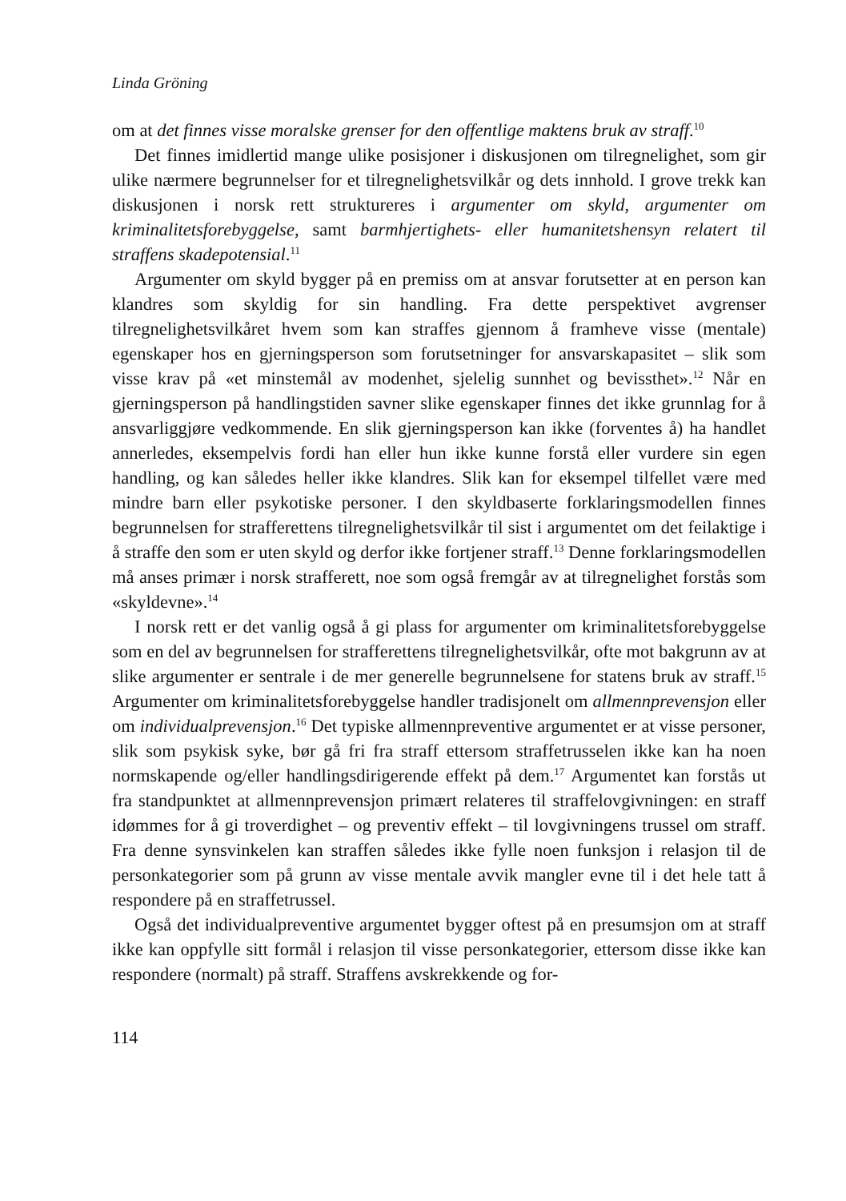Linda Gröning
om at det finnes visse moralske grenser for den offentlige maktens bruk av straff.<sup>10</sup>
Det finnes imidlertid mange ulike posisjoner i diskusjonen om tilregnelighet, som gir ulike nærmere begrunnelser for et tilregnelighetsvilkår og dets innhold. I grove trekk kan diskusjonen i norsk rett struktureres i argumenter om skyld, argumenter om kriminalitetsforebyggelse, samt barmhjertighets- eller humanitetshensyn relatert til straffens skadepotensial.<sup>11</sup>
Argumenter om skyld bygger på en premiss om at ansvar forutsetter at en person kan klandres som skyldig for sin handling. Fra dette perspektivet avgrenser tilregnelighetsvilkåret hvem som kan straffes gjennom å framheve visse (mentale) egenskaper hos en gjerningsperson som forutsetninger for ansvarskapasitet – slik som visse krav på «et minstemål av modenhet, sjelelig sunnhet og bevissthet».<sup>12</sup> Når en gjerningsperson på handlingstiden savner slike egenskaper finnes det ikke grunnlag for å ansvarliggjøre vedkommende. En slik gjerningsperson kan ikke (forventes å) ha handlet annerledes, eksempelvis fordi han eller hun ikke kunne forstå eller vurdere sin egen handling, og kan således heller ikke klandres. Slik kan for eksempel tilfellet være med mindre barn eller psykotiske personer. I den skyldbaserte forklaringsmodellen finnes begrunnelsen for strafferettens tilregnelighetsvilkår til sist i argumentet om det feilaktige i å straffe den som er uten skyld og derfor ikke fortjener straff.<sup>13</sup> Denne forklaringsmodellen må anses primær i norsk strafferett, noe som også fremgår av at tilregnelighet forstås som «skyldevne».<sup>14</sup>
I norsk rett er det vanlig også å gi plass for argumenter om kriminalitetsforebyggelse som en del av begrunnelsen for strafferettens tilregnelighetsvilkår, ofte mot bakgrunn av at slike argumenter er sentrale i de mer generelle begrunnelsene for statens bruk av straff.<sup>15</sup> Argumenter om kriminalitetsforebyggelse handler tradisjonelt om allmennprevensjon eller om individualprevensjon.<sup>16</sup> Det typiske allmennpreventive argumentet er at visse personer, slik som psykisk syke, bør gå fri fra straff ettersom straffetrusselen ikke kan ha noen normskapende og/eller handlingsdirigerende effekt på dem.<sup>17</sup> Argumentet kan forstås ut fra standpunktet at allmennprevensjon primært relateres til straffelovgivningen: en straff idømmes for å gi troverdighet – og preventiv effekt – til lovgivningens trussel om straff. Fra denne synsvinkelen kan straffen således ikke fylle noen funksjon i relasjon til de personkategorier som på grunn av visse mentale avvik mangler evne til i det hele tatt å respondere på en straffetrussel.
Også det individualpreventive argumentet bygger oftest på en presumsjon om at straff ikke kan oppfylle sitt formål i relasjon til visse personkategorier, ettersom disse ikke kan respondere (normalt) på straff. Straffens avskrekkende og for-
114